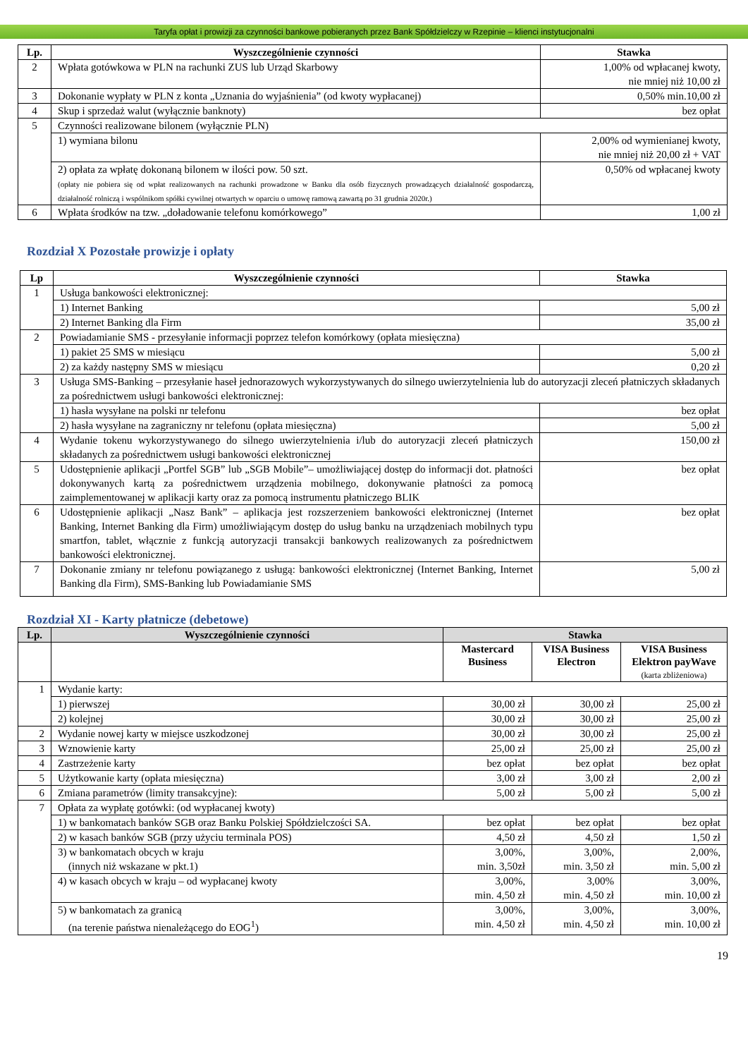Taryfa opłat i prowizji za czynności bankowe pobieranych przez Bank Spółdzielczy w Rzepinie – klienci instytucjonalni
| Lp. | Wyszczególnienie czynności | Stawka |
| --- | --- | --- |
| 2 | Wpłata gotówkowa w PLN na rachunki ZUS lub Urząd Skarbowy | 1,00% od wpłacanej kwoty, nie mniej niż 10,00 zł |
| 3 | Dokonanie wypłaty w PLN z konta „Uznania do wyjaśnienia” (od kwoty wypłacanej) | 0,50% min.10,00 zł |
| 4 | Skup i sprzedaż walut (wyłącznie banknoty) | bez opłat |
| 5 | Czynności realizowane bilonem (wyłącznie PLN) | |
| | 1) wymiana bilonu | 2,00% od wymienianej kwoty, nie mniej niż 20,00 zł + VAT |
| | 2) opłata za wpłatę dokonaną bilonem w ilości pow. 50 szt. (opłaty nie pobiera się od wpłat realizowanych na rachunki prowadzone w Banku dla osób fizycznych prowadzących działalność gospodarczą, działalność rolniczą i wspólnikom spółki cywilnej otwartych w oparciu o umowę ramową zawartą po 31 grudnia 2020r.) | 0,50% od wpłacanej kwoty |
| 6 | Wpłata środków na tzw. „doładowanie telefonu komórkowego” | 1,00 zł |
Rozdział X Pozostałe prowizje i opłaty
| Lp | Wyszczególnienie czynności | Stawka |
| --- | --- | --- |
| 1 | Usługa bankowości elektronicznej: | |
| | 1) Internet Banking | 5,00 zł |
| | 2) Internet Banking dla Firm | 35,00 zł |
| 2 | Powiadamianie SMS - przesyłanie informacji poprzez telefon komórkowy (opłata miesięczna) | |
| | 1) pakiet 25 SMS w miesiącu | 5,00 zł |
| | 2) za każdy następny SMS w miesiącu | 0,20 zł |
| 3 | Usługa SMS-Banking – przesyłanie haseł jednorazowych wykorzystywanych do silnego uwierzytelnienia lub do autoryzacji zleceń płatniczych składanych za pośrednictwem usługi bankowości elektronicznej: | |
| | 1) hasła wysyłane na polski nr telefonu | bez opłat |
| | 2) hasła wysyłane na zagraniczny nr telefonu (opłata miesięczna) | 5,00 zł |
| 4 | Wydanie tokenu wykorzystywanego do silnego uwierzytelnienia i/lub do autoryzacji zleceń płatniczych składanych za pośrednictwem usługi bankowości elektronicznej | 150,00 zł |
| 5 | Udostępnienie aplikacji „Portfel SGB” lub „SGB Mobile”– umożliwiającej dostęp do informacji dot. płatności dokonywanych kartą za pośrednictwem urządzenia mobilnego, dokonywanie płatności za pomocą zaimplementowanej w aplikacji karty oraz za pomocą instrumentu płatniczego BLIK | bez opłat |
| 6 | Udostępnienie aplikacji „Nasz Bank” – aplikacja jest rozszerzeniem bankowości elektronicznej (Internet Banking, Internet Banking dla Firm) umożliwiającym dostęp do usług banku na urządzeniach mobilnych typu smartfon, tablet, włącznie z funkcją autoryzacji transakcji bankowych realizowanych za pośrednictwem bankowości elektronicznej. | bez opłat |
| 7 | Dokonanie zmiany nr telefonu powiązanego z usługą: bankowości elektronicznej (Internet Banking, Internet Banking dla Firm), SMS-Banking lub Powiadamianie SMS | 5,00 zł |
Rozdział XI - Karty płatnicze (debetowe)
| Lp. | Wyszczególnienie czynności | Stawka | | |
| --- | --- | --- | --- | --- |
| | | Mastercard Business | VISA Business Electron | VISA Business Elektron payWave (karta zbliżeniowa) |
| 1 | Wydanie karty: | | | |
| | 1) pierwszej | 30,00 zł | 30,00 zł | 25,00 zł |
| | 2) kolejnej | 30,00 zł | 30,00 zł | 25,00 zł |
| 2 | Wydanie nowej karty w miejsce uszkodzonej | 30,00 zł | 30,00 zł | 25,00 zł |
| 3 | Wznowienie karty | 25,00 zł | 25,00 zł | 25,00 zł |
| 4 | Zastrzeżenie karty | bez opłat | bez opłat | bez opłat |
| 5 | Użytkowanie karty (opłata miesięczna) | 3,00 zł | 3,00 zł | 2,00 zł |
| 6 | Zmiana parametrów (limity transakcyjne): | 5,00 zł | 5,00 zł | 5,00 zł |
| 7 | Opłata za wypłatę gotówki: (od wypłacanej kwoty) | | | |
| | 1) w bankomatach banków SGB oraz Banku Polskiej Spółdzielczości SA. | bez opłat | bez opłat | bez opłat |
| | 2) w kasach banków SGB (przy użyciu terminala POS) | 4,50 zł | 4,50 zł | 1,50 zł |
| | 3) w bankomatach obcych w kraju (innych niż wskazane w pkt.1) | 3,00%, min. 3,50zł | 3,00%, min. 3,50 zł | 2,00%, min. 5,00 zł |
| | 4) w kasach obcych w kraju – od wypłacanej kwoty | 3,00%, min. 4,50 zł | 3,00% min. 4,50 zł | 3,00%, min. 10,00 zł |
| | 5) w bankomatach za granicą (na terenie państwa nienależącego do EOG<sup>1</sup>) | 3,00%, min. 4,50 zł | 3,00%, min. 4,50 zł | 3,00%, min. 10,00 zł |
19